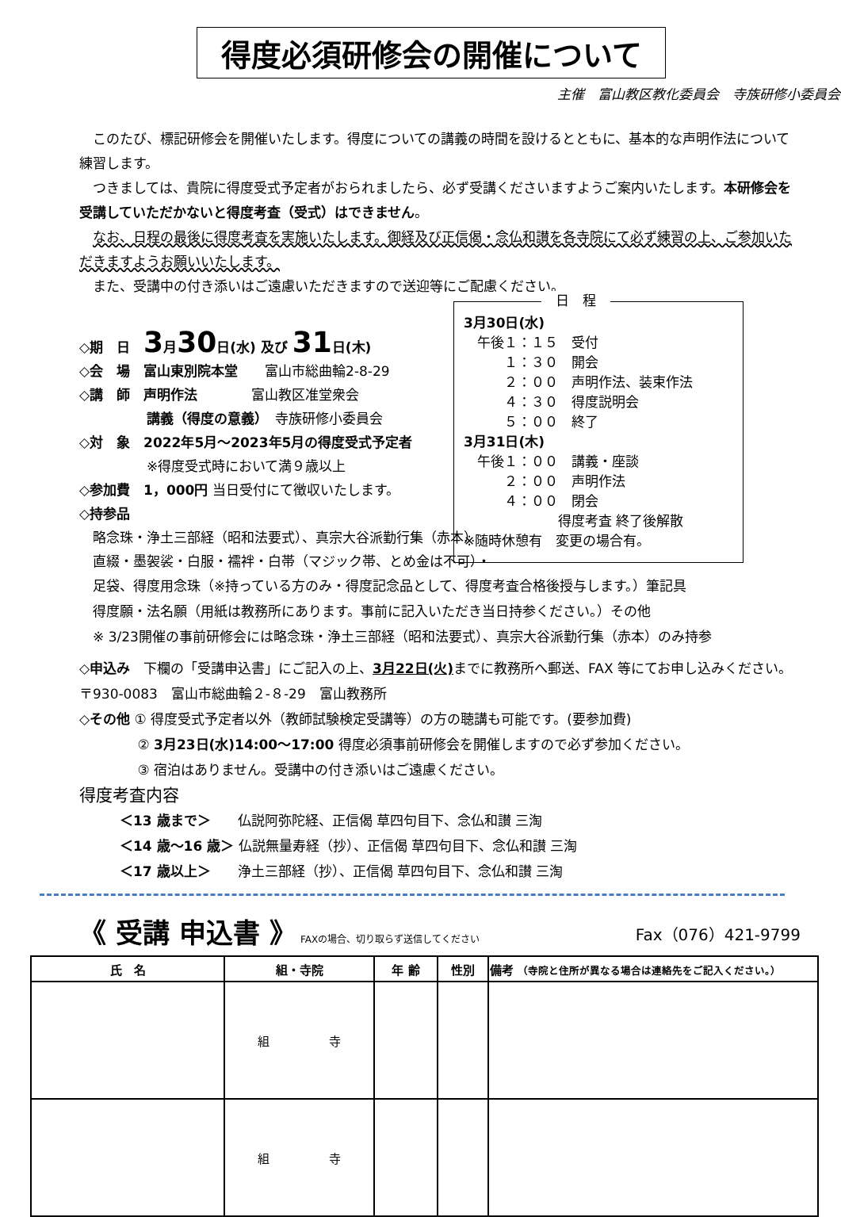得度必須研修会の開催について
主催　富山教区教化委員会　寺族研修小委員会
このたび、標記研修会を開催いたします。得度についての講義の時間を設けるとともに、基本的な声明作法について練習します。
つきましては、貴院に得度受式予定者がおられましたら、必ず受講くださいますようご案内いたします。本研修会を受講していただかないと得度考査（受式）はできません。
なお、日程の最後に得度考査を実施いたします。御経及び正信偈・念仏和讃を各寺院にて必ず練習の上、ご参加いただきますようお願いいたします。
また、受講中の付き添いはご遠慮いただきますので送迎等にご配慮ください。
日　程
3月30日(水)
　午後１：１５　受付
　　　１：３０　開会
　　　２：００　声明作法、装束作法
　　　４：３０　得度説明会
　　　５：００　終了
3月31日(木)
　午後１：００　講義・座談
　　　２：００　声明作法
　　　４：００　閉会
　　　　　　　得度考査 終了後解散
※随時休憩有　変更の場合有。
◇期　日　3月30日(水) 及び 31日(木)
◇会　場　富山東別院本堂　　富山市総曲輪2-8-29
◇講　師　声明作法　　　　富山教区准堂衆会
　　　　　講義（得度の意義）　寺族研修小委員会
◇対　象　2022年5月～2023年5月の得度受式予定者
　　　　　※得度受式時において満９歳以上
◇参加費　1，000円 当日受付にて徴収いたします。
◇持参品
　略念珠・浄土三部経（昭和法要式）、真宗大谷派勤行集（赤本）
　直綴・墨袈裟・白服・襦袢・白帯（マジック帯、とめ金は不可）・
　足袋、得度用念珠（※持っている方のみ・得度記念品として、得度考査合格後授与します。）筆記具
　得度願・法名願（用紙は教務所にあります。事前に記入いただき当日持参ください。）その他
　※ 3/23開催の事前研修会には略念珠・浄土三部経（昭和法要式）、真宗大谷派勤行集（赤本）のみ持参
◇申込み　下欄の「受講申込書」にご記入の上、3月22日(火) までに教務所へ郵送、FAX 等にてお申し込みください。〒930-0083　富山市総曲輪２-８-29　富山教務所
◇その他 ① 得度受式予定者以外（教師試験検定受講等）の方の聴講も可能です。(要参加費)
　　　　 ② 3月23日(水)14:00～17:00 得度必須事前研修会を開催しますので必ず参加ください。
　　　　 ③ 宿泊はありません。受講中の付き添いはご遠慮ください。
得度考査内容
　　　＜13 歳まで＞　　仏説阿弥陀経、正信偈 草四句目下、念仏和讃 三淘
　　　＜14 歳～16 歳＞ 仏説無量寿経（抄）、正信偈 草四句目下、念仏和讃 三淘
　　　＜17 歳以上＞　　浄土三部経（抄）、正信偈 草四句目下、念仏和讃 三淘
《 受講 申込書 》 FAXの場合、切り取らず送信してください Fax（076）421-9799
| 氏 名 | 組・寺院 | 年 齢 | 性別 | 備考 （寺院と住所が異なる場合は連絡先をご記入ください。） |
| --- | --- | --- | --- | --- |
| | 組 寺 | | | |
| | 組 寺 | | | |